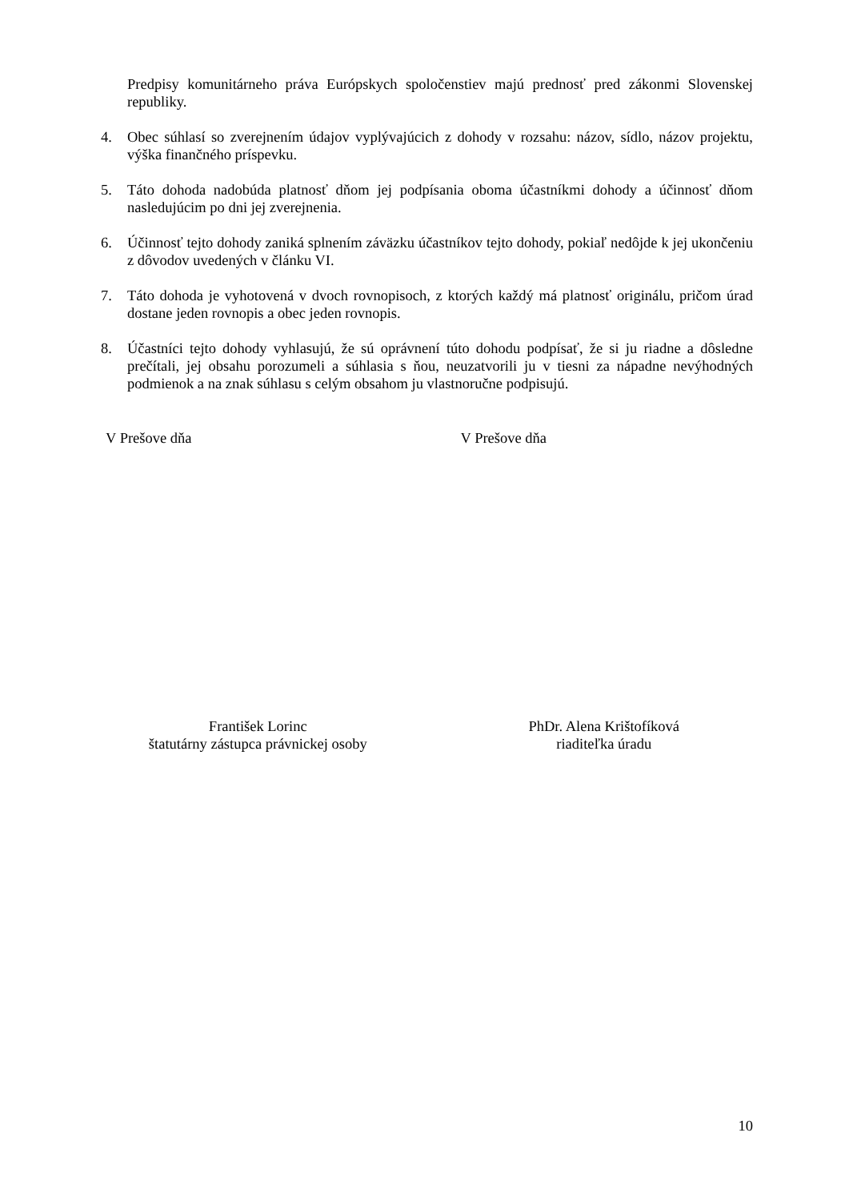Predpisy komunitárneho práva Európskych spoločenstiev majú prednosť pred zákonmi Slovenskej republiky.
4. Obec súhlasí so zverejnením údajov vyplývajúcich z dohody v rozsahu: názov, sídlo, názov projektu, výška finančného príspevku.
5. Táto dohoda nadobúda platnosť dňom jej podpísania oboma účastníkmi dohody a účinnosť dňom nasledujúcim po dni jej zverejnenia.
6. Účinnosť tejto dohody zaniká splnením záväzku účastníkov tejto dohody, pokiaľ nedôjde k jej ukončeniu z dôvodov uvedených v článku VI.
7. Táto dohoda je vyhotovená v dvoch rovnopisoch, z ktorých každý má platnosť originálu, pričom úrad dostane jeden rovnopis a obec jeden rovnopis.
8. Účastníci tejto dohody vyhlasujú, že sú oprávnení túto dohodu podpísať, že si ju riadne a dôsledne prečítali, jej obsahu porozumeli a súhlasia s ňou, neuzatvorili ju v tiesni za nápadne nevýhodných podmienok a na znak súhlasu s celým obsahom ju vlastnoručne podpisujú.
V Prešove dňa V Prešove dňa
František Lorinc
štatutárny zástupca právnickej osoby
PhDr. Alena Krištofíková
riaditeľka úradu
10